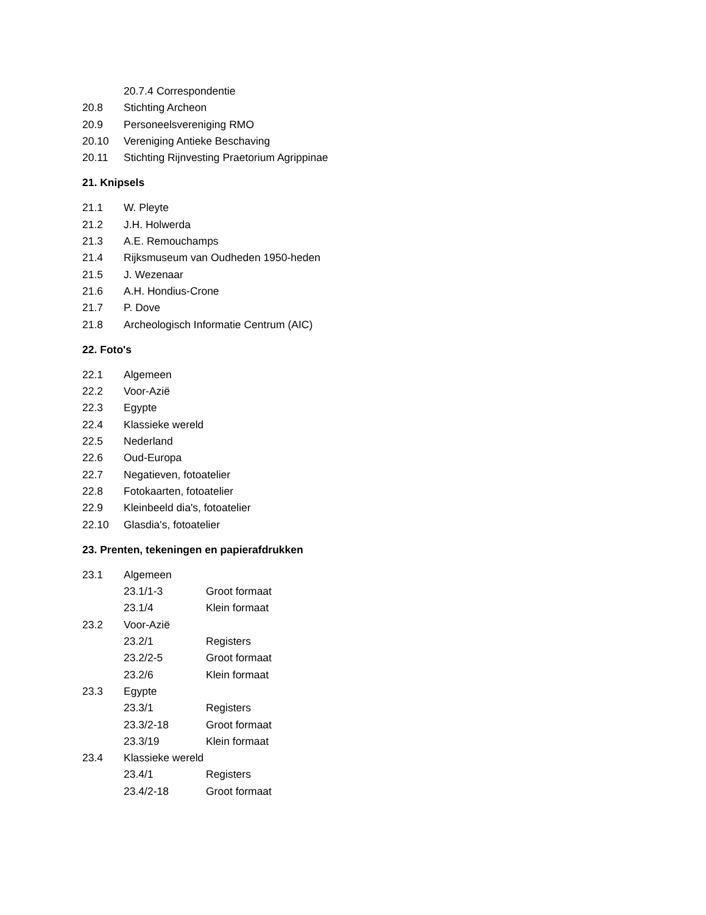20.7.4 Correspondentie
20.8 Stichting Archeon
20.9 Personeelsvereniging RMO
20.10 Vereniging Antieke Beschaving
20.11 Stichting Rijnvesting Praetorium Agrippinae
21. Knipsels
21.1 W. Pleyte
21.2 J.H. Holwerda
21.3 A.E. Remouchamps
21.4 Rijksmuseum van Oudheden 1950-heden
21.5 J. Wezenaar
21.6 A.H. Hondius-Crone
21.7 P. Dove
21.8 Archeologisch Informatie Centrum (AIC)
22. Foto's
22.1 Algemeen
22.2 Voor-Azië
22.3 Egypte
22.4 Klassieke wereld
22.5 Nederland
22.6 Oud-Europa
22.7 Negatieven, fotoatelier
22.8 Fotokaarten, fotoatelier
22.9 Kleinbeeld dia's, fotoatelier
22.10 Glasdia's, fotoatelier
23. Prenten, tekeningen en papierafdrukken
23.1 Algemeen
23.1/1-3 Groot formaat
23.1/4 Klein formaat
23.2 Voor-Azië
23.2/1 Registers
23.2/2-5 Groot formaat
23.2/6 Klein formaat
23.3 Egypte
23.3/1 Registers
23.3/2-18 Groot formaat
23.3/19 Klein formaat
23.4 Klassieke wereld
23.4/1 Registers
23.4/2-18 Groot formaat